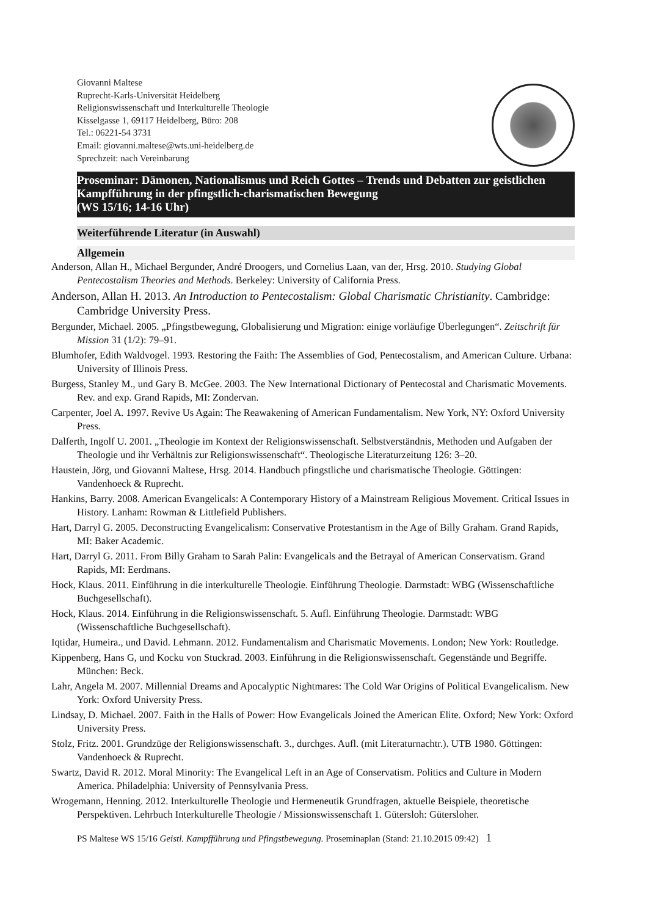Giovanni Maltese
Ruprecht-Karls-Universität Heidelberg
Religionswissenschaft und Interkulturelle Theologie
Kisselgasse 1, 69117 Heidelberg, Büro: 208
Tel.: 06221-54 3731
Email: giovanni.maltese@wts.uni-heidelberg.de
Sprechzeit: nach Vereinbarung
Proseminar: Dämonen, Nationalismus und Reich Gottes – Trends und Debatten zur geistlichen Kampfführung in der pfingstlich-charismatischen Bewegung
(WS 15/16; 14-16 Uhr)
Weiterführende Literatur (in Auswahl)
Allgemein
Anderson, Allan H., Michael Bergunder, André Droogers, und Cornelius Laan, van der, Hrsg. 2010. Studying Global Pentecostalism Theories and Methods. Berkeley: University of California Press.
Anderson, Allan H. 2013. An Introduction to Pentecostalism: Global Charismatic Christianity. Cambridge: Cambridge University Press.
Bergunder, Michael. 2005. „Pfingstbewegung, Globalisierung und Migration: einige vorläufige Überlegungen“. Zeitschrift für Mission 31 (1/2): 79–91.
Blumhofer, Edith Waldvogel. 1993. Restoring the Faith: The Assemblies of God, Pentecostalism, and American Culture. Urbana: University of Illinois Press.
Burgess, Stanley M., und Gary B. McGee. 2003. The New International Dictionary of Pentecostal and Charismatic Movements. Rev. and exp. Grand Rapids, MI: Zondervan.
Carpenter, Joel A. 1997. Revive Us Again: The Reawakening of American Fundamentalism. New York, NY: Oxford University Press.
Dalferth, Ingolf U. 2001. „Theologie im Kontext der Religionswissenschaft. Selbstverständnis, Methoden und Aufgaben der Theologie und ihr Verhältnis zur Religionswissenschaft“. Theologische Literaturzeitung 126: 3–20.
Haustein, Jörg, und Giovanni Maltese, Hrsg. 2014. Handbuch pfingstliche und charismatische Theologie. Göttingen: Vandenhoeck & Ruprecht.
Hankins, Barry. 2008. American Evangelicals: A Contemporary History of a Mainstream Religious Movement. Critical Issues in History. Lanham: Rowman & Littlefield Publishers.
Hart, Darryl G. 2005. Deconstructing Evangelicalism: Conservative Protestantism in the Age of Billy Graham. Grand Rapids, MI: Baker Academic.
Hart, Darryl G. 2011. From Billy Graham to Sarah Palin: Evangelicals and the Betrayal of American Conservatism. Grand Rapids, MI: Eerdmans.
Hock, Klaus. 2011. Einführung in die interkulturelle Theologie. Einführung Theologie. Darmstadt: WBG (Wissenschaftliche Buchgesellschaft).
Hock, Klaus. 2014. Einführung in die Religionswissenschaft. 5. Aufl. Einführung Theologie. Darmstadt: WBG (Wissenschaftliche Buchgesellschaft).
Iqtidar, Humeira., und David. Lehmann. 2012. Fundamentalism and Charismatic Movements. London; New York: Routledge.
Kippenberg, Hans G, und Kocku von Stuckrad. 2003. Einführung in die Religionswissenschaft. Gegenstände und Begriffe. München: Beck.
Lahr, Angela M. 2007. Millennial Dreams and Apocalyptic Nightmares: The Cold War Origins of Political Evangelicalism. New York: Oxford University Press.
Lindsay, D. Michael. 2007. Faith in the Halls of Power: How Evangelicals Joined the American Elite. Oxford; New York: Oxford University Press.
Stolz, Fritz. 2001. Grundzüge der Religionswissenschaft. 3., durchges. Aufl. (mit Literaturnachtr.). UTB 1980. Göttingen: Vandenhoeck & Ruprecht.
Swartz, David R. 2012. Moral Minority: The Evangelical Left in an Age of Conservatism. Politics and Culture in Modern America. Philadelphia: University of Pennsylvania Press.
Wrogemann, Henning. 2012. Interkulturelle Theologie und Hermeneutik Grundfragen, aktuelle Beispiele, theoretische Perspektiven. Lehrbuch Interkulturelle Theologie / Missionswissenschaft 1. Gütersloh: Gütersloher.
PS Maltese WS 15/16 Geistl. Kampfführung und Pfingstbewegung. Proseminaplan (Stand: 21.10.2015 09:42) 1